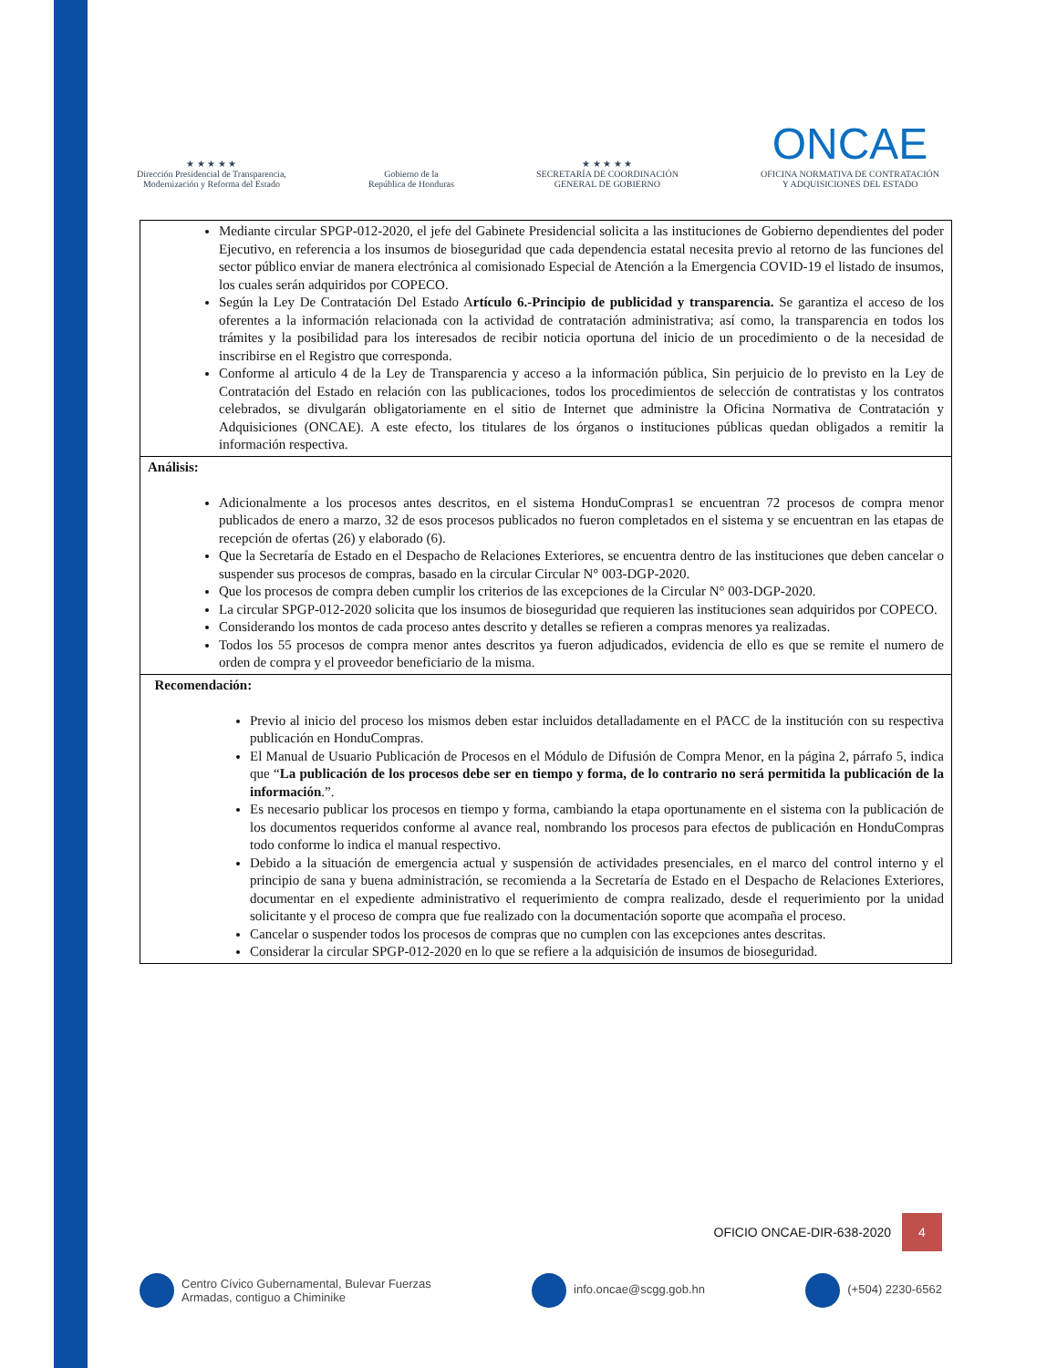★ ★ ★ ★ ★
Dirección Presidencial de Transparencia,
Modernización y Reforma del Estado
Gobierno de la
República de Honduras
★ ★ ★ ★ ★
SECRETARÍA DE COORDINACIÓN
GENERAL DE GOBIERNO
ONCAE
OFICINA NORMATIVA DE CONTRATACIÓN
Y ADQUISICIONES DEL ESTADO
| Mediante circular SPGP-012-2020, el jefe del Gabinete Presidencial solicita a las instituciones de Gobierno dependientes del poder Ejecutivo, en referencia a los insumos de bioseguridad que cada dependencia estatal necesita previo al retorno de las funciones del sector público enviar de manera electrónica al comisionado Especial de Atención a la Emergencia COVID-19 el listado de insumos, los cuales serán adquiridos por COPECO. Según la Ley De Contratación Del Estado A rtículo 6.-Principio de publicidad y transparencia. Se garantiza el acceso de los oferentes a la información relacionada con la actividad de contratación administrativa; así como, la transparencia en todos los trámites y la posibilidad para los interesados de recibir noticia oportuna del inicio de un procedimiento o de la necesidad de inscribirse en el Registro que corresponda. Conforme al articulo 4 de la Ley de Transparencia y acceso a la información pública, Sin perjuicio de lo previsto en la Ley de Contratación del Estado en relación con las publicaciones, todos los procedimientos de selección de contratistas y los contratos celebrados, se divulgarán obligatoriamente en el sitio de Internet que administre la Oficina Normativa de Contratación y Adquisiciones (ONCAE). A este efecto, los titulares de los órganos o instituciones públicas quedan obligados a remitir la información respectiva. |
| Análisis: Adicionalmente a los procesos antes descritos, en el sistema HonduCompras1 se encuentran 72 procesos de compra menor publicados de enero a marzo, 32 de esos procesos publicados no fueron completados en el sistema y se encuentran en las etapas de recepción de ofertas (26) y elaborado (6). Que la Secretaría de Estado en el Despacho de Relaciones Exteriores, se encuentra dentro de las instituciones que deben cancelar o suspender sus procesos de compras, basado en la circular Circular N° 003-DGP-2020. Que los procesos de compra deben cumplir los criterios de las excepciones de la Circular N° 003-DGP-2020. La circular SPGP-012-2020 solicita que los insumos de bioseguridad que requieren las instituciones sean adquiridos por COPECO. Considerando los montos de cada proceso antes descrito y detalles se refieren a compras menores ya realizadas. Todos los 55 procesos de compra menor antes descritos ya fueron adjudicados, evidencia de ello es que se remite el numero de orden de compra y el proveedor beneficiario de la misma. |
| Recomendación: Previo al inicio del proceso los mismos deben estar incluidos detalladamente en el PACC de la institución con su respectiva publicación en HonduCompras. El Manual de Usuario Publicación de Procesos en el Módulo de Difusión de Compra Menor, en la página 2, párrafo 5, indica que “ La publicación de los procesos debe ser en tiempo y forma, de lo contrario no será permitida la publicación de la información .”. Es necesario publicar los procesos en tiempo y forma, cambiando la etapa oportunamente en el sistema con la publicación de los documentos requeridos conforme al avance real, nombrando los procesos para efectos de publicación en HonduCompras todo conforme lo indica el manual respectivo. Debido a la situación de emergencia actual y suspensión de actividades presenciales, en el marco del control interno y el principio de sana y buena administración, se recomienda a la Secretaría de Estado en el Despacho de Relaciones Exteriores, documentar en el expediente administrativo el requerimiento de compra realizado, desde el requerimiento por la unidad solicitante y el proceso de compra que fue realizado con la documentación soporte que acompaña el proceso. Cancelar o suspender todos los procesos de compras que no cumplen con las excepciones antes descritas. Considerar la circular SPGP-012-2020 en lo que se refiere a la adquisición de insumos de bioseguridad. |
OFICIO ONCAE-DIR-638-2020 4
Centro Cívico Gubernamental, Bulevar Fuerzas
Armadas, contiguo a Chiminike
info.oncae@scgg.gob.hn (+504) 2230-6562